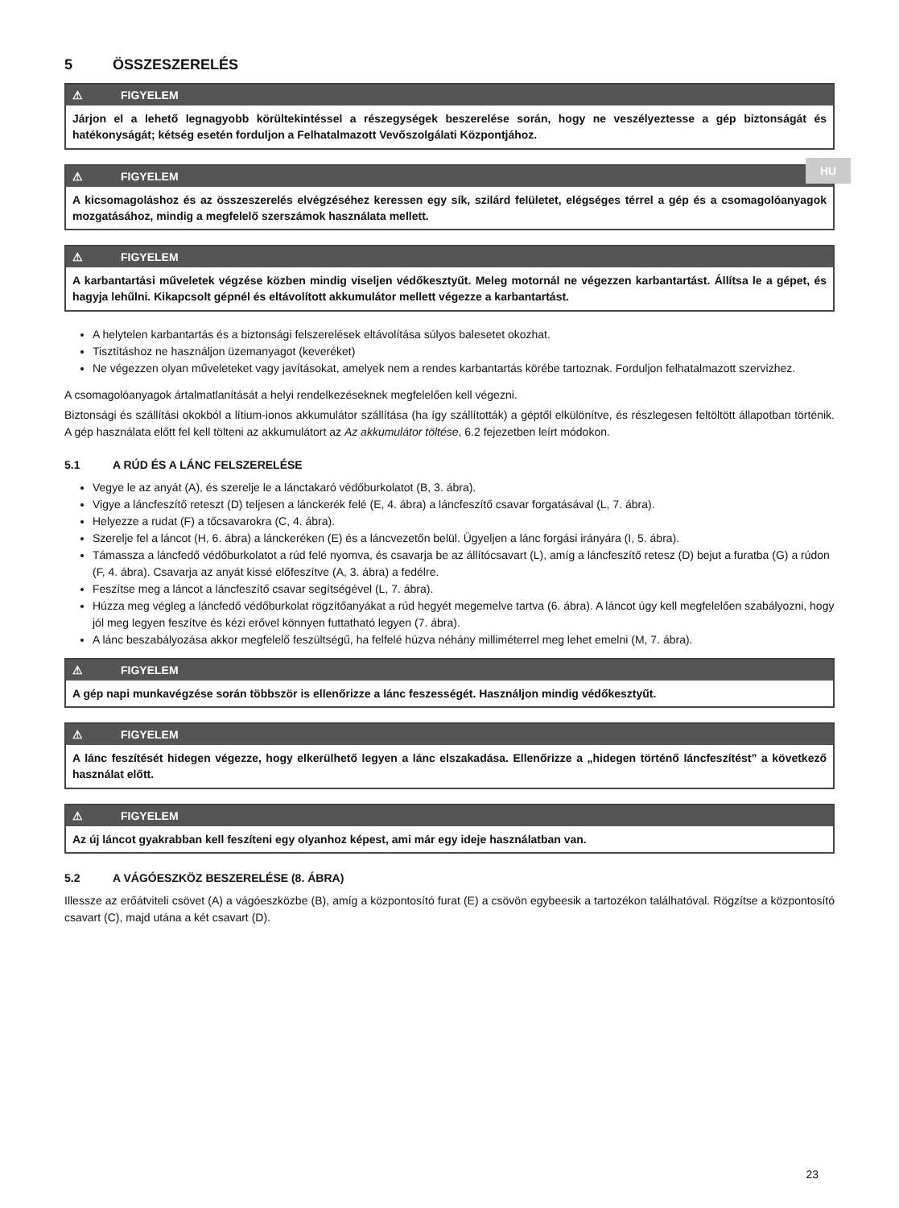HU
5 ÖSSZESZERELÉS
⚠ FIGYELEM
Járjon el a lehető legnagyobb körültekintéssel a részegységek beszerelése során, hogy ne veszélyeztesse a gép biztonságát és hatékonyságát; kétség esetén forduljon a Felhatalmazott Vevőszolgálati Központjához.
⚠ FIGYELEM
A kicsomagoláshoz és az összeszerelés elvégzéséhez keressen egy sík, szilárd felületet, elégséges térrel a gép és a csomagolóanyagok mozgatásához, mindig a megfelelő szerszámok használata mellett.
⚠ FIGYELEM
A karbantartási műveletek végzése közben mindig viseljen védőkesztyűt. Meleg motornál ne végezzen karbantartást. Állítsa le a gépet, és hagyja lehűlni. Kikapcsolt gépnél és eltávolított akkumulátor mellett végezze a karbantartást.
A helytelen karbantartás és a biztonsági felszerelések eltávolítása súlyos balesetet okozhat.
Tisztításhoz ne használjon üzemanyagot (keveréket)
Ne végezzen olyan műveleteket vagy javításokat, amelyek nem a rendes karbantartás körébe tartoznak. Forduljon felhatalmazott szervizhez.
A csomagolóanyagok ártalmatlanítását a helyi rendelkezéseknek megfelelően kell végezni.
Biztonsági és szállítási okokból a lítium-ionos akkumulátor szállítása (ha így szállították) a géptől elkülönítve, és részlegesen feltöltött állapotban történik. A gép használata előtt fel kell tölteni az akkumulátort az Az akkumulátor töltése, 6.2 fejezetben leírt módokon.
5.1 A RÚD ÉS A LÁNC FELSZERELÉSE
Vegye le az anyát (A), és szerelje le a lánctakaró védőburkolatot (B, 3. ábra).
Vigye a láncfeszítő reteszt (D) teljesen a lánckerék felé (E, 4. ábra) a láncfeszítő csavar forgatásával (L, 7. ábra).
Helyezze a rudat (F) a tőcsavarokra (C, 4. ábra).
Szerelje fel a láncot (H, 6. ábra) a lánckeréken (E) és a láncvezetőn belül. Ügyeljen a lánc forgási irányára (I, 5. ábra).
Támassza a láncfedő védőburkolatot a rúd felé nyomva, és csavarja be az állítócsavart (L), amíg a láncfeszítő retesz (D) bejut a furatba (G) a rúdon (F, 4. ábra). Csavarja az anyát kissé előfeszítve (A, 3. ábra) a fedélre.
Feszítse meg a láncot a láncfeszítő csavar segítségével (L, 7. ábra).
Húzza meg végleg a láncfedő védőburkolat rögzítőanyákat a rúd hegyét megemelve tartva (6. ábra). A láncot úgy kell megfelelően szabályozni, hogy jól meg legyen feszítve és kézi erővel könnyen futtatható legyen (7. ábra).
A lánc beszabályozása akkor megfelelő feszültségű, ha felfelé húzva néhány milliméterrel meg lehet emelni (M, 7. ábra).
⚠ FIGYELEM
A gép napi munkavégzése során többször is ellenőrizze a lánc feszességét. Használjon mindig védőkesztyűt.
⚠ FIGYELEM
A lánc feszítését hidegen végezze, hogy elkerülhető legyen a lánc elszakadása. Ellenőrizze a „hidegen történő láncfeszítést” a következő használat előtt.
⚠ FIGYELEM
Az új láncot gyakrabban kell feszíteni egy olyanhoz képest, ami már egy ideje használatban van.
5.2 A VÁGÓESZKÖZ BESZERELÉSE (8. ÁBRA)
Illessze az erőátviteli csövet (A) a vágóeszközbe (B), amíg a központosító furat (E) a csövön egybeesik a tartozékon találhatóval. Rögzítse a központosító csavart (C), majd utána a két csavart (D).
23